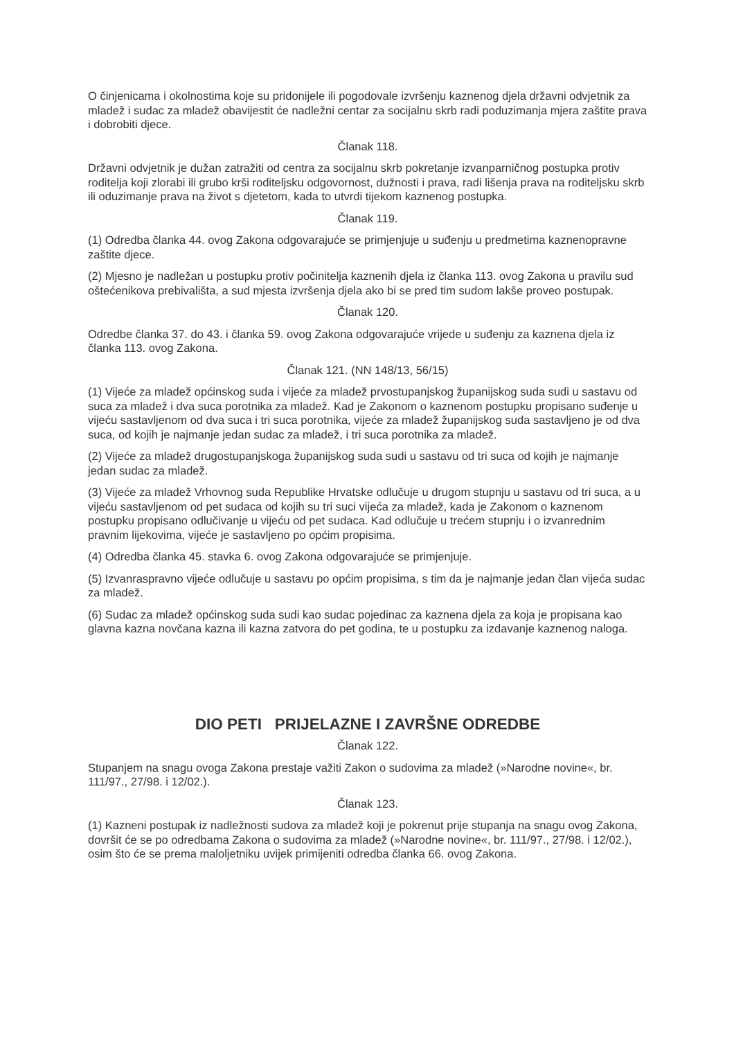O činjenicama i okolnostima koje su pridonijele ili pogodovale izvršenju kaznenog djela državni odvjetnik za mladež i sudac za mladež obavijestit će nadležni centar za socijalnu skrb radi poduzimanja mjera zaštite prava i dobrobiti djece.
Članak 118.
Državni odvjetnik je dužan zatražiti od centra za socijalnu skrb pokretanje izvanparničnog postupka protiv roditelja koji zlorabi ili grubo krši roditeljsku odgovornost, dužnosti i prava, radi lišenja prava na roditeljsku skrb ili oduzimanje prava na život s djetetom, kada to utvrdi tijekom kaznenog postupka.
Članak 119.
(1) Odredba članka 44. ovog Zakona odgovarajuće se primjenjuje u suđenju u predmetima kaznenopravne zaštite djece.
(2) Mjesno je nadležan u postupku protiv počinitelja kaznenih djela iz članka 113. ovog Zakona u pravilu sud oštećenikova prebivališta, a sud mjesta izvršenja djela ako bi se pred tim sudom lakše proveo postupak.
Članak 120.
Odredbe članka 37. do 43. i članka 59. ovog Zakona odgovarajuće vrijede u suđenju za kaznena djela iz članka 113. ovog Zakona.
Članak 121. (NN 148/13, 56/15)
(1) Vijeće za mladež općinskog suda i vijeće za mladež prvostupanjskog županijskog suda sudi u sastavu od suca za mladež i dva suca porotnika za mladež. Kad je Zakonom o kaznenom postupku propisano suđenje u vijeću sastavljenom od dva suca i tri suca porotnika, vijeće za mladež županijskog suda sastavljeno je od dva suca, od kojih je najmanje jedan sudac za mladež, i tri suca porotnika za mladež.
(2) Vijeće za mladež drugostupanjskoga županijskog suda sudi u sastavu od tri suca od kojih je najmanje jedan sudac za mladež.
(3) Vijeće za mladež Vrhovnog suda Republike Hrvatske odlučuje u drugom stupnju u sastavu od tri suca, a u vijeću sastavljenom od pet sudaca od kojih su tri suci vijeća za mladež, kada je Zakonom o kaznenom postupku propisano odlučivanje u vijeću od pet sudaca. Kad odlučuje u trećem stupnju i o izvanrednim pravnim lijekovima, vijeće je sastavljeno po općim propisima.
(4) Odredba članka 45. stavka 6. ovog Zakona odgovarajuće se primjenjuje.
(5) Izvanraspravno vijeće odlučuje u sastavu po općim propisima, s tim da je najmanje jedan član vijeća sudac za mladež.
(6) Sudac za mladež općinskog suda sudi kao sudac pojedinac za kaznena djela za koja je propisana kao glavna kazna novčana kazna ili kazna zatvora do pet godina, te u postupku za izdavanje kaznenog naloga.
DIO PETI PRIJELAZNE I ZAVRŠNE ODREDBE
Članak 122.
Stupanjem na snagu ovoga Zakona prestaje važiti Zakon o sudovima za mladež (»Narodne novine«, br. 111/97., 27/98. i 12/02.).
Članak 123.
(1) Kazneni postupak iz nadležnosti sudova za mladež koji je pokrenut prije stupanja na snagu ovog Zakona, dovršit će se po odredbama Zakona o sudovima za mladež (»Narodne novine«, br. 111/97., 27/98. i 12/02.), osim što će se prema maloljetniku uvijek primijeniti odredba članka 66. ovog Zakona.